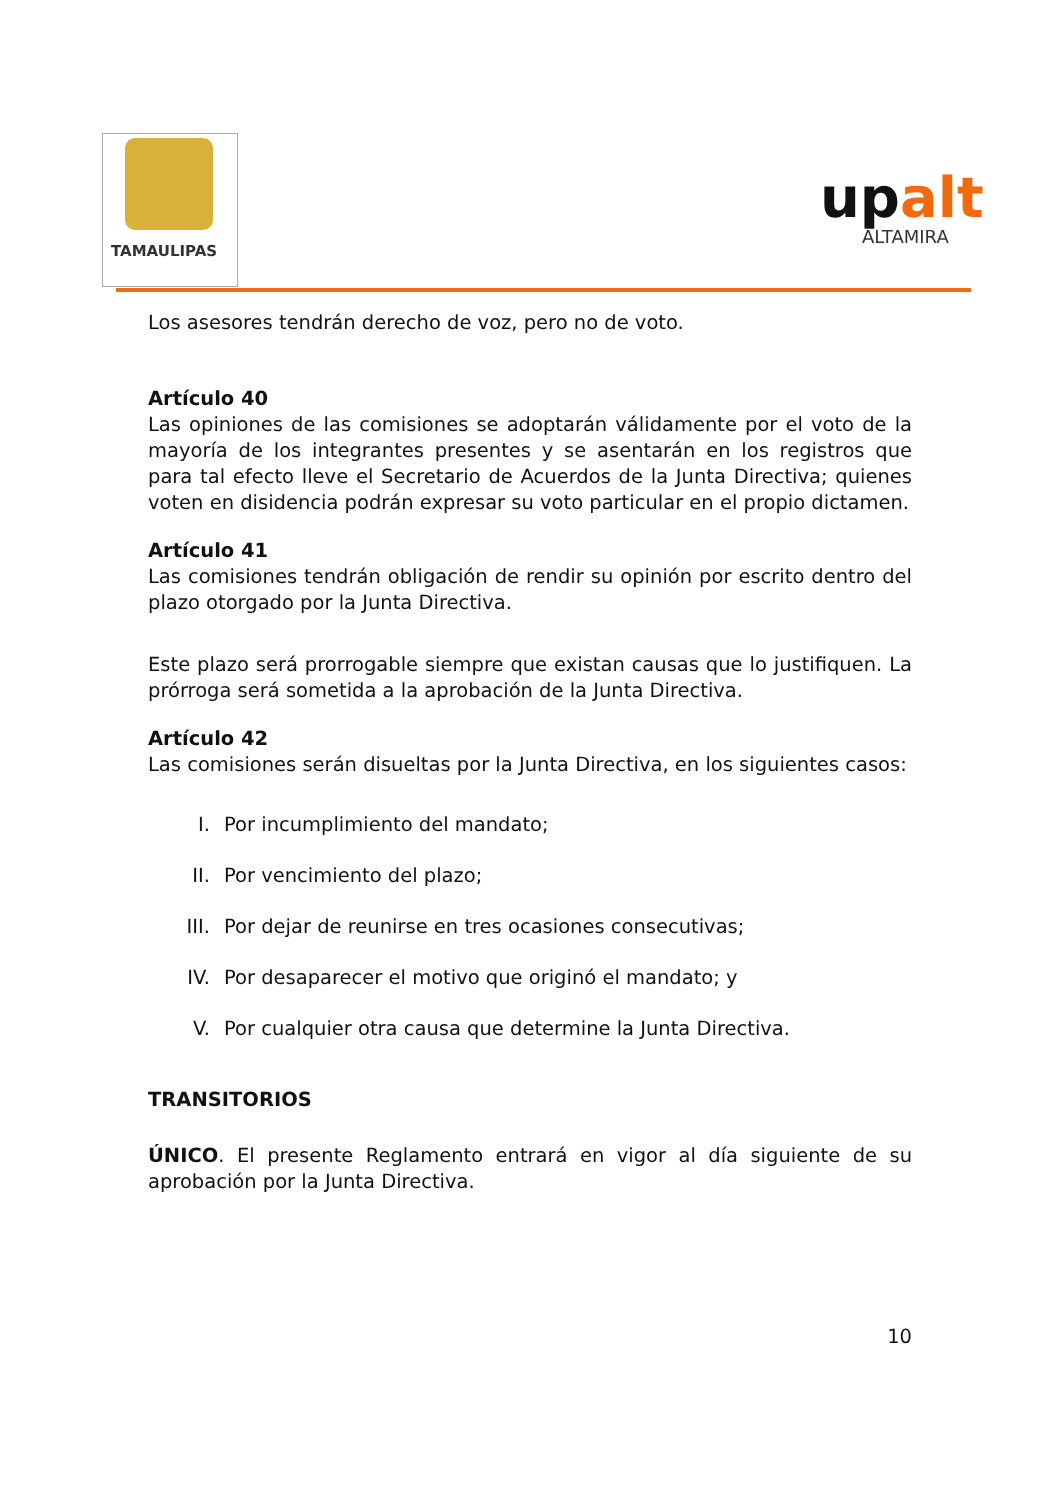TAMAULIPAS
upalt
ALTAMIRA
Los asesores tendrán derecho de voz, pero no de voto.
Artículo 40
Las opiniones de las comisiones se adoptarán válidamente por el voto de la mayoría de los integrantes presentes y se asentarán en los registros que para tal efecto lleve el Secretario de Acuerdos de la Junta Directiva; quienes voten en disidencia podrán expresar su voto particular en el propio dictamen.
Artículo 41
Las comisiones tendrán obligación de rendir su opinión por escrito dentro del plazo otorgado por la Junta Directiva.
Este plazo será prorrogable siempre que existan causas que lo justifiquen. La prórroga será sometida a la aprobación de la Junta Directiva.
Artículo 42
Las comisiones serán disueltas por la Junta Directiva, en los siguientes casos:
I. Por incumplimiento del mandato;
II. Por vencimiento del plazo;
III. Por dejar de reunirse en tres ocasiones consecutivas;
IV. Por desaparecer el motivo que originó el mandato; y
V. Por cualquier otra causa que determine la Junta Directiva.
TRANSITORIOS
ÚNICO. El presente Reglamento entrará en vigor al día siguiente de su aprobación por la Junta Directiva.
10